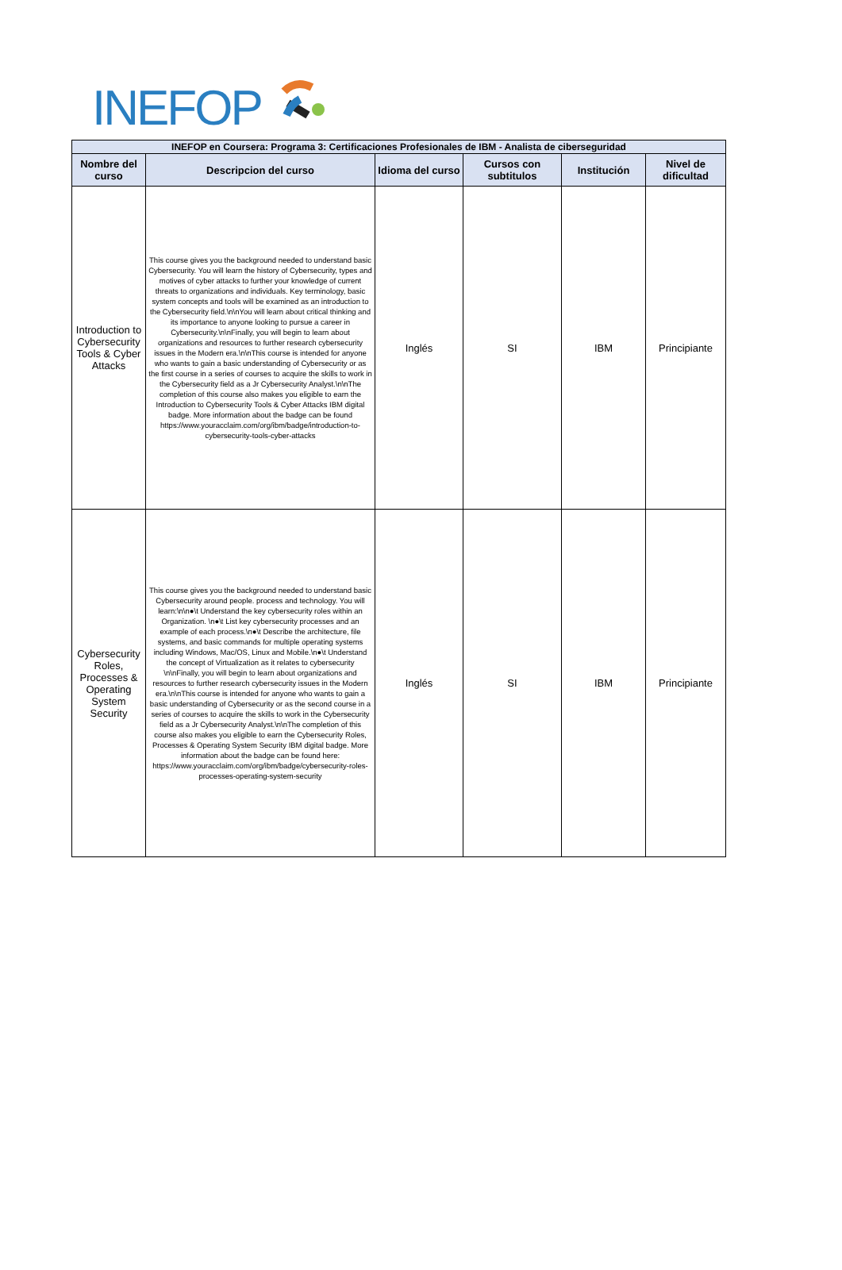INEFOP
| INEFOP en Coursera: Programa 3: Certificaciones Profesionales de IBM - Analista de ciberseguridad | | | | | |
| Nombre del curso | Descripcion del curso | Idioma del curso | Cursos con subtitulos | Institución | Nivel de dificultad |
| Introduction to Cybersecurity Tools & Cyber Attacks | This course gives you the background needed to understand basic Cybersecurity. You will learn the history of Cybersecurity, types and motives of cyber attacks to further your knowledge of current threats to organizations and individuals. Key terminology, basic system concepts and tools will be examined as an introduction to the Cybersecurity field.\n\nYou will learn about critical thinking and its importance to anyone looking to pursue a career in Cybersecurity.\n\nFinally, you will begin to learn about organizations and resources to further research cybersecurity issues in the Modern era.\n\nThis course is intended for anyone who wants to gain a basic understanding of Cybersecurity or as the first course in a series of courses to acquire the skills to work in the Cybersecurity field as a Jr Cybersecurity Analyst.\n\nThe completion of this course also makes you eligible to earn the Introduction to Cybersecurity Tools & Cyber Attacks IBM digital badge. More information about the badge can be found https://www.youracclaim.com/org/ibm/badge/introduction-to-cybersecurity-tools-cyber-attacks | Inglés | SI | IBM | Principiante |
| Cybersecurity Roles, Processes & Operating System Security | This course gives you the background needed to understand basic Cybersecurity around people. process and technology. You will learn:\n\n●\t Understand the key cybersecurity roles within an Organization. \n●\t List key cybersecurity processes and an example of each process.\n●\t Describe the architecture, file systems, and basic commands for multiple operating systems including Windows, Mac/OS, Linux and Mobile.\n●\t Understand the concept of Virtualization as it relates to cybersecurity \n\nFinally, you will begin to learn about organizations and resources to further research cybersecurity issues in the Modern era.\n\nThis course is intended for anyone who wants to gain a basic understanding of Cybersecurity or as the second course in a series of courses to acquire the skills to work in the Cybersecurity field as a Jr Cybersecurity Analyst.\n\nThe completion of this course also makes you eligible to earn the Cybersecurity Roles, Processes & Operating System Security IBM digital badge. More information about the badge can be found here: https://www.youracclaim.com/org/ibm/badge/cybersecurity-roles-processes-operating-system-security | Inglés | SI | IBM | Principiante |